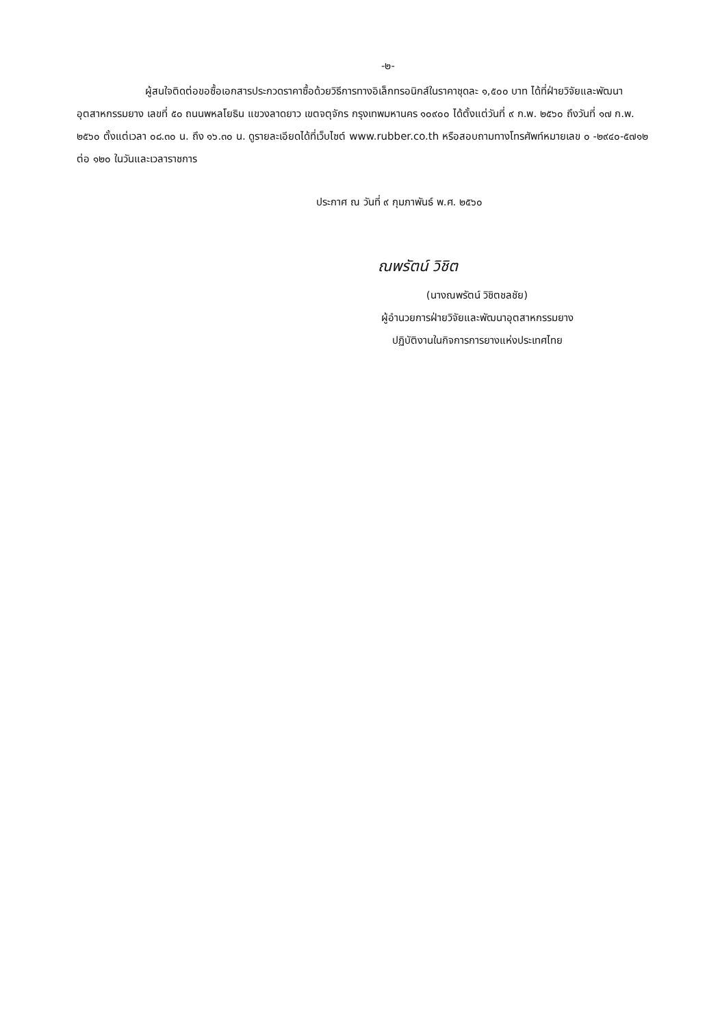-๒-
ผู้สนใจติดต่อขอซื้อเอกสารประกวดราคาซื้อด้วยวิธีการทางอิเล็กทรอนิกส์ในราคาชุดละ ๑,๕๐๐ บาท ได้ที่ฝ่ายวิจัยและพัฒนาอุตสาหกรรมยาง เลขที่ ๕๐ ถนนพหลโยธิน แขวงลาดยาว เขตจตุจักร กรุงเทพมหานคร ๑๐๙๐๐ ได้ตั้งแต่วันที่ ๙ ก.พ. ๒๕๖๐ ถึงวันที่ ๑๗ ก.พ. ๒๕๖๐ ตั้งแต่เวลา ๐๘.๓๐ น. ถึง ๑๖.๓๐ น. ดูรายละเอียดได้ที่เว็บไซต์ www.rubber.co.th หรือสอบถามทางโทรศัพท์หมายเลข ๐ -๒๙๔๐-๕๗๑๒ ต่อ ๑๒๐ ในวันและเวลาราชการ
ประกาศ ณ วันที่ ๙ กุมภาพันธ์ พ.ศ. ๒๕๖๐
ณพรัตน์ วิชิต
(นางณพรัตน์ วิชิตชลชัย)
ผู้อำนวยการฝ่ายวิจัยและพัฒนาอุตสาหกรรมยาง
ปฏิบัติงานในกิจการการยางแห่งประเทศไทย